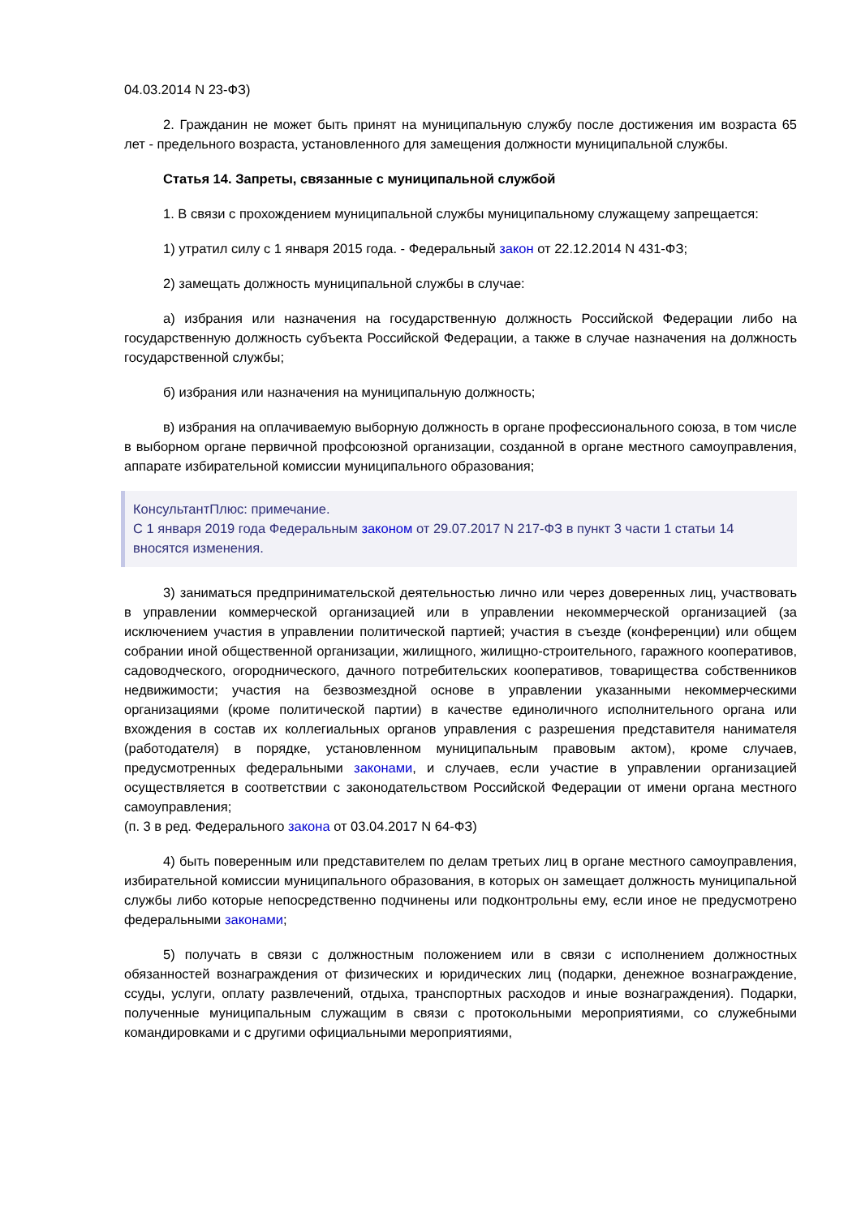04.03.2014 N 23-ФЗ)
2. Гражданин не может быть принят на муниципальную службу после достижения им возраста 65 лет - предельного возраста, установленного для замещения должности муниципальной службы.
Статья 14. Запреты, связанные с муниципальной службой
1. В связи с прохождением муниципальной службы муниципальному служащему запрещается:
1) утратил силу с 1 января 2015 года. - Федеральный закон от 22.12.2014 N 431-ФЗ;
2) замещать должность муниципальной службы в случае:
а) избрания или назначения на государственную должность Российской Федерации либо на государственную должность субъекта Российской Федерации, а также в случае назначения на должность государственной службы;
б) избрания или назначения на муниципальную должность;
в) избрания на оплачиваемую выборную должность в органе профессионального союза, в том числе в выборном органе первичной профсоюзной организации, созданной в органе местного самоуправления, аппарате избирательной комиссии муниципального образования;
КонсультантПлюс: примечание.
С 1 января 2019 года Федеральным законом от 29.07.2017 N 217-ФЗ в пункт 3 части 1 статьи 14 вносятся изменения.
3) заниматься предпринимательской деятельностью лично или через доверенных лиц, участвовать в управлении коммерческой организацией или в управлении некоммерческой организацией (за исключением участия в управлении политической партией; участия в съезде (конференции) или общем собрании иной общественной организации, жилищного, жилищно-строительного, гаражного кооперативов, садоводческого, огороднического, дачного потребительских кооперативов, товарищества собственников недвижимости; участия на безвозмездной основе в управлении указанными некоммерческими организациями (кроме политической партии) в качестве единоличного исполнительного органа или вхождения в состав их коллегиальных органов управления с разрешения представителя нанимателя (работодателя) в порядке, установленном муниципальным правовым актом), кроме случаев, предусмотренных федеральными законами, и случаев, если участие в управлении организацией осуществляется в соответствии с законодательством Российской Федерации от имени органа местного самоуправления;
(п. 3 в ред. Федерального закона от 03.04.2017 N 64-ФЗ)
4) быть поверенным или представителем по делам третьих лиц в органе местного самоуправления, избирательной комиссии муниципального образования, в которых он замещает должность муниципальной службы либо которые непосредственно подчинены или подконтрольны ему, если иное не предусмотрено федеральными законами;
5) получать в связи с должностным положением или в связи с исполнением должностных обязанностей вознаграждения от физических и юридических лиц (подарки, денежное вознаграждение, ссуды, услуги, оплату развлечений, отдыха, транспортных расходов и иные вознаграждения). Подарки, полученные муниципальным служащим в связи с протокольными мероприятиями, со служебными командировками и с другими официальными мероприятиями,